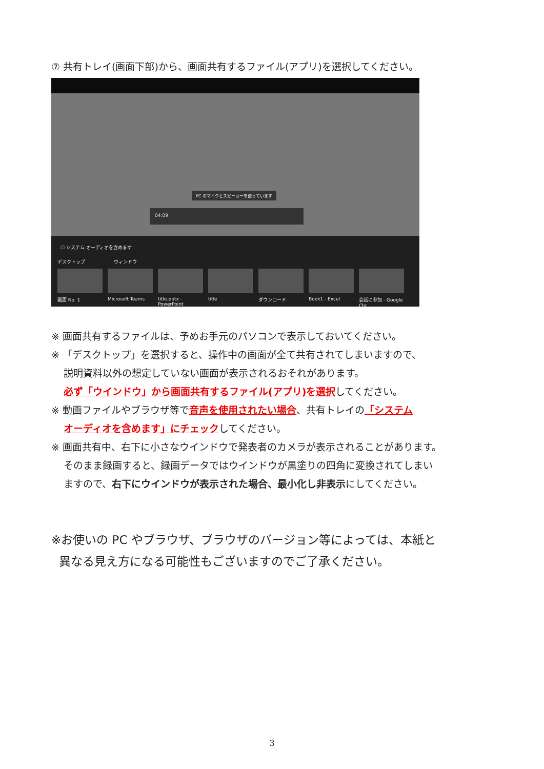⑦ 共有トレイ(画面下部)から、画面共有するファイル(アプリ)を選択してください。
PC のマイクとスピーカーを使っています
04:09
☐ システム オーディオを含めます
デスクトップ ウィンドウ
画面 No. 1 Microsoft Teams title.pptx - PowerPoint
title ダウンロード Book1 - Excel 会話に参加 - Google Chr...
※ 画面共有するファイルは、予めお手元のパソコンで表示しておいてください。
※ 「デスクトップ」を選択すると、操作中の画面が全て共有されてしまいますので、
説明資料以外の想定していない画面が表示されるおそれがあります。
必ず「ウインドウ」から画面共有するファイル(アプリ)を選択してください。
※ 動画ファイルやブラウザ等で音声を使用されたい場合、共有トレイの「システム
オーディオを含めます」にチェックしてください。
※ 画面共有中、右下に小さなウインドウで発表者のカメラが表示されることがあります。
そのまま録画すると、録画データではウインドウが黒塗りの四角に変換されてしまい
ますので、右下にウインドウが表示された場合、最小化し非表示にしてください。
※お使いの PC やブラウザ、ブラウザのバージョン等によっては、本紙と
異なる見え方になる可能性もございますのでご了承ください。
3